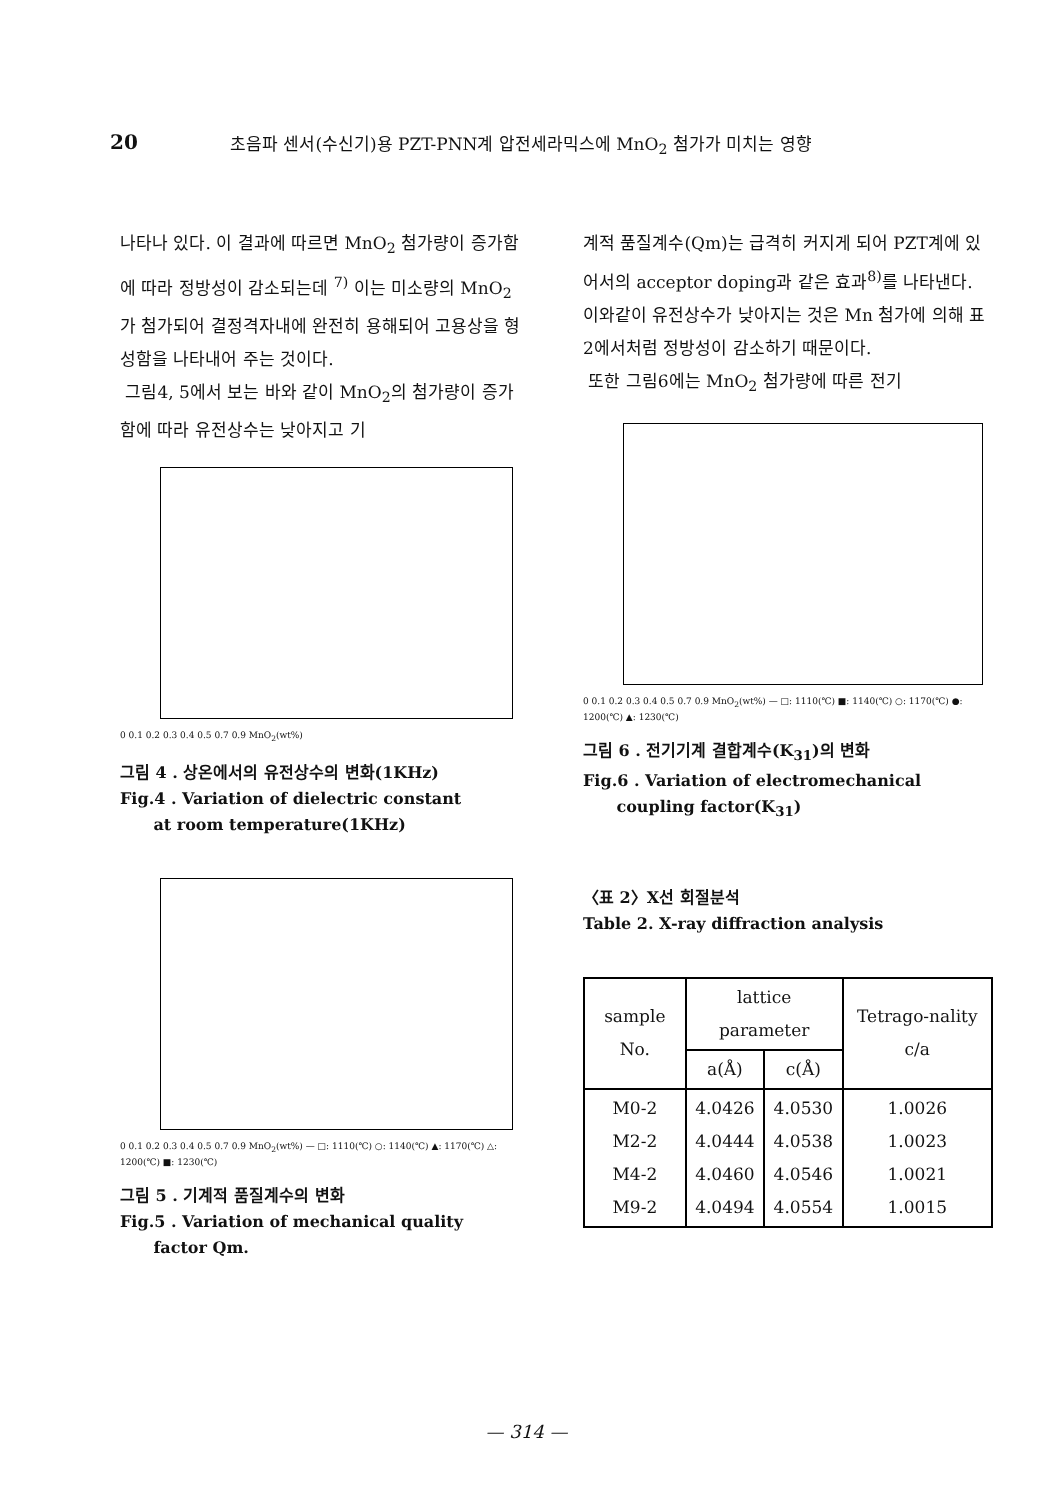20 초음파 센서(수신기)용 PZT-PNN계 압전세라믹스에 MnO<sub>2</sub> 첨가가 미치는 영향
나타나 있다. 이 결과에 따르면 MnO<sub>2</sub> 첨가량이 증가함에 따라 정방성이 감소되는데 <sup>7)</sup> 이는 미소량의 MnO<sub>2</sub>가 첨가되어 결정격자내에 완전히 용해되어 고용상을 형성함을 나타내어 주는 것이다.
그림4, 5에서 보는 바와 같이 MnO<sub>2</sub>의 첨가량이 증가함에 따라 유전상수는 낮아지고 기
0 0.1 0.2 0.3 0.4 0.5 0.7 0.9 MnO<sub>2</sub>(wt%)
그림 4 . 상온에서의 유전상수의 변화(1KHz)
Fig.4 . Variation of dielectric constant
at room temperature(1KHz)
0 0.1 0.2 0.3 0.4 0.5 0.7 0.9 MnO<sub>2</sub>(wt%) — □: 1110(℃) ○: 1140(℃) ▲: 1170(℃) △: 1200(℃) ■: 1230(℃)
그림 5 . 기계적 품질계수의 변화
Fig.5 . Variation of mechanical quality
factor Qm.
계적 품질계수(Qm)는 급격히 커지게 되어 PZT계에 있어서의 acceptor doping과 같은 효과<sup>8)</sup>를 나타낸다. 이와같이 유전상수가 낮아지는 것은 Mn 첨가에 의해 표2에서처럼 정방성이 감소하기 때문이다.
또한 그림6에는 MnO<sub>2</sub> 첨가량에 따른 전기
0 0.1 0.2 0.3 0.4 0.5 0.7 0.9 MnO<sub>2</sub>(wt%) — □: 1110(℃) ■: 1140(℃) ○: 1170(℃) ●: 1200(℃) ▲: 1230(℃)
그림 6 . 전기기계 결합계수(K<sub>31</sub>)의 변화
Fig.6 . Variation of electromechanical
coupling factor(K<sub>31</sub>)
〈표 2〉X선 회절분석
Table 2. X-ray diffraction analysis
| sample No. | lattice parameter | | Tetrago-nality c/a |
| --- | --- | --- | --- |
| | a(Å) | c(Å) | |
| M0-2 M2-2 M4-2 M9-2 | 4.0426 4.0444 4.0460 4.0494 | 4.0530 4.0538 4.0546 4.0554 | 1.0026 1.0023 1.0021 1.0015 |
— 314 —